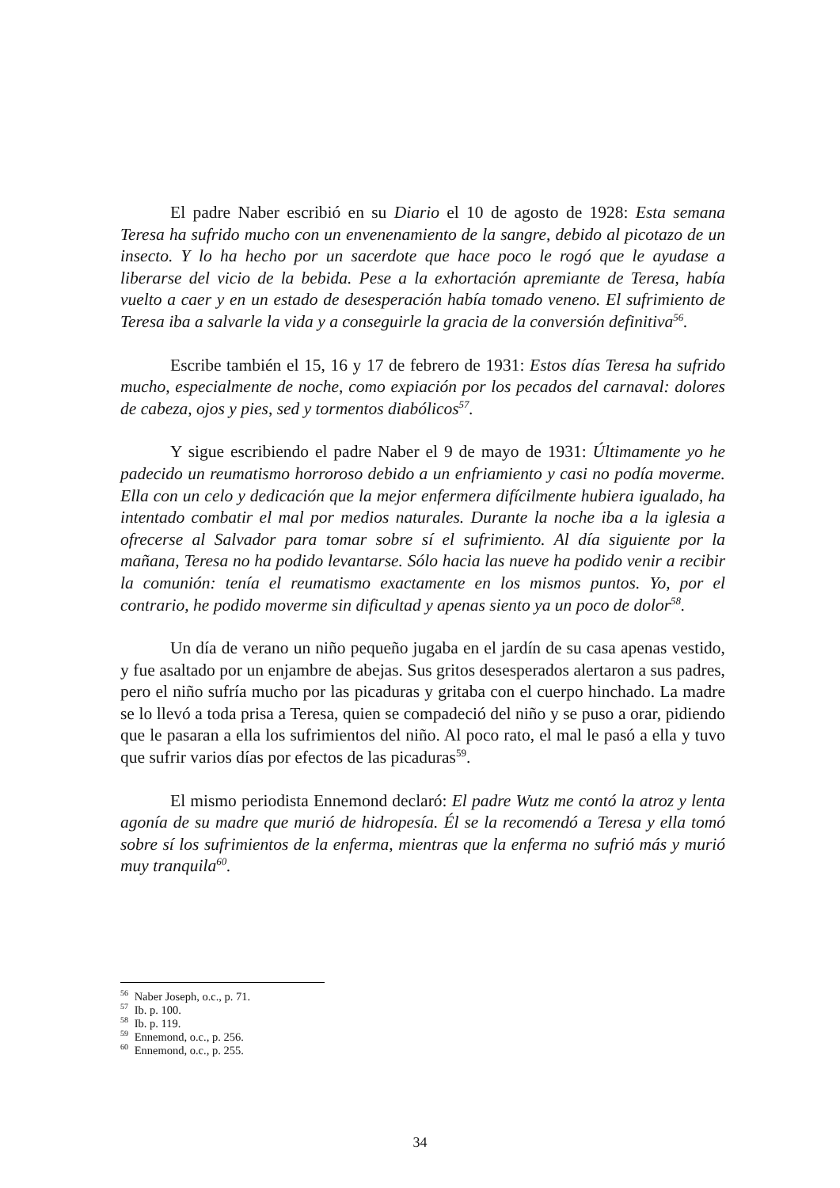El padre Naber escribió en su Diario el 10 de agosto de 1928: Esta semana Teresa ha sufrido mucho con un envenenamiento de la sangre, debido al picotazo de un insecto. Y lo ha hecho por un sacerdote que hace poco le rogó que le ayudase a liberarse del vicio de la bebida. Pese a la exhortación apremiante de Teresa, había vuelto a caer y en un estado de desesperación había tomado veneno. El sufrimiento de Teresa iba a salvarle la vida y a conseguirle la gracia de la conversión definitiva<sup>56</sup>.
Escribe también el 15, 16 y 17 de febrero de 1931: Estos días Teresa ha sufrido mucho, especialmente de noche, como expiación por los pecados del carnaval: dolores de cabeza, ojos y pies, sed y tormentos diabólicos<sup>57</sup>.
Y sigue escribiendo el padre Naber el 9 de mayo de 1931: Últimamente yo he padecido un reumatismo horroroso debido a un enfriamiento y casi no podía moverme. Ella con un celo y dedicación que la mejor enfermera difícilmente hubiera igualado, ha intentado combatir el mal por medios naturales. Durante la noche iba a la iglesia a ofrecerse al Salvador para tomar sobre sí el sufrimiento. Al día siguiente por la mañana, Teresa no ha podido levantarse. Sólo hacia las nueve ha podido venir a recibir la comunión: tenía el reumatismo exactamente en los mismos puntos. Yo, por el contrario, he podido moverme sin dificultad y apenas siento ya un poco de dolor<sup>58</sup>.
Un día de verano un niño pequeño jugaba en el jardín de su casa apenas vestido, y fue asaltado por un enjambre de abejas. Sus gritos desesperados alertaron a sus padres, pero el niño sufría mucho por las picaduras y gritaba con el cuerpo hinchado. La madre se lo llevó a toda prisa a Teresa, quien se compadeció del niño y se puso a orar, pidiendo que le pasaran a ella los sufrimientos del niño. Al poco rato, el mal le pasó a ella y tuvo que sufrir varios días por efectos de las picaduras<sup>59</sup>.
El mismo periodista Ennemond declaró: El padre Wutz me contó la atroz y lenta agonía de su madre que murió de hidropesía. Él se la recomendó a Teresa y ella tomó sobre sí los sufrimientos de la enferma, mientras que la enferma no sufrió más y murió muy tranquila<sup>60</sup>.
<sup>56</sup> Naber Joseph, o.c., p. 71.
<sup>57</sup> Ib. p. 100.
<sup>58</sup> Ib. p. 119.
<sup>59</sup> Ennemond, o.c., p. 256.
<sup>60</sup> Ennemond, o.c., p. 255.
34